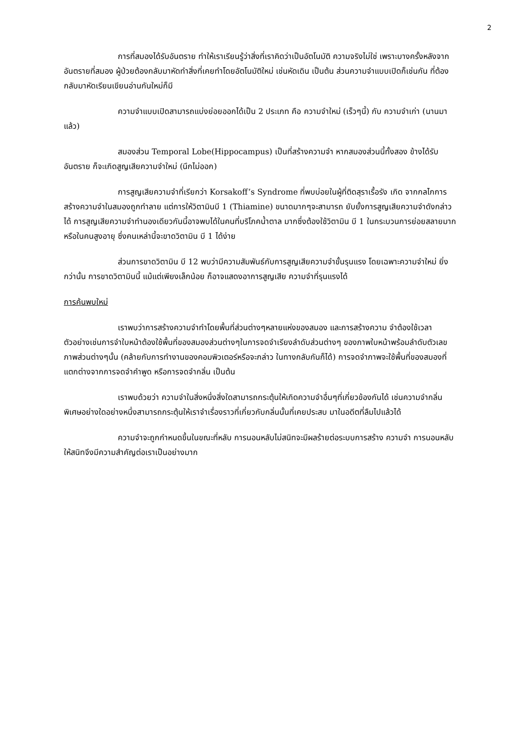2
การที่สมองได้รับอันตราย ทำให้เราเรียนรู้ว่าสิ่งที่เราคิดว่าเป็นอัตโนมัติ ความจริงไม่ใช่ เพราะบางครั้งหลังจากอันตรายที่สมอง ผู้ป่วยต้องกลับมาหัดทำสิ่งที่เคยทำโดยอัตโนมัติใหม่ เช่นหัดเดิน เป็นต้น ส่วนความจำแบบเปิดก็เช่นกัน ที่ต้องกลับมาหัดเรียนเขียนอ่านกันใหม่ก็มี
ความจำแบบเปิดสามารถแบ่งย่อยออกได้เป็น 2 ประเภท คือ ความจำใหม่ (เร็วๆนี้) กับ ความจำเก่า (นานมาแล้ว)
สมองส่วน Temporal Lobe(Hippocampus) เป็นที่สร้างความจำ หากสมองส่วนนี้ทั้งสอง ข้างได้รับอันตราย ก็จะเกิดสูญเสียความจำใหม่ (นึกไม่ออก)
การสูญเสียความจำที่เรียกว่า Korsakoff’s Syndrome ที่พบบ่อยในผู้ที่ติดสุราเรื้อรัง เกิด จากกลไกการสร้างความจำในสมองถูกทำลาย แต่การให้วิตามินบี 1 (Thiamine) ขนาดมากๆจะสามารถ ยับยั้งการสูญเสียความจำดังกล่าวได้ การสูญเสียความจำทำนองเดียวกันนี้อาจพบได้ในคนที่บริโภคน้ำตาล มากซึ่งต้องใช้วิตามิน บี 1 ในกระบวนการย่อยสลายมาก หรือในคนสูงอายุ ซึ่งคนเหล่านี้จะขาดวิตามิน บี 1 ได้ง่าย
ส่วนการขาดวิตามิน บี 12 พบว่ามีความสัมพันธ์กับการสูญเสียความจำขั้นรุนแรง โดยเฉพาะความจำใหม่ ยิ่งกว่านั้น การขาดวิตามินนี้ แม้แต่เพียงเล็กน้อย ก็อาจแสดงอาการสูญเสีย ความจำที่รุนแรงได้
การค้นพบใหม่
เราพบว่าการสร้างความจำทำโดยพื้นที่ส่วนต่างๆหลายแห่งของสมอง และการสร้างความ จำต้องใช้เวลา ตัวอย่างเช่นการจำใบหน้าต้องใช้พื้นที่ของสมองส่วนต่างๆในการจดจำเรียงลำดับส่วนต่างๆ ของภาพใบหน้าพร้อมลำดับตัวเลขภาพส่วนต่างๆนั้น (คล้ายกับการทำงานของคอมพิวเตอร์หรือจะกล่าว ในทางกลับกันก็ได้) การจดจำภาพจะใช้พื้นที่ของสมองที่แตกต่างจากการจดจำคำพูด หรือการจดจำกลิ่น เป็นต้น
เราพบด้วยว่า ความจำในสิ่งหนึ่งสิ่งใดสามารถกระตุ้นให้เกิดความจำอื่นๆที่เกี่ยวข้องกันได้ เช่นความจำกลิ่นพิเศษอย่างใดอย่างหนึ่งสามารถกระตุ้นให้เราจำเรื่องราวที่เกี่ยวกับกลิ่นนั้นที่เคยประสบ มาในอดีตที่ลืมไปแล้วได้
ความจำจะถูกกำหนดขึ้นในขณะที่หลับ การนอนหลับไม่สนิทจะมีผลร้ายต่อระบบการสร้าง ความจำ การนอนหลับให้สนิทจึงมีความสำคัญต่อเราเป็นอย่างมาก